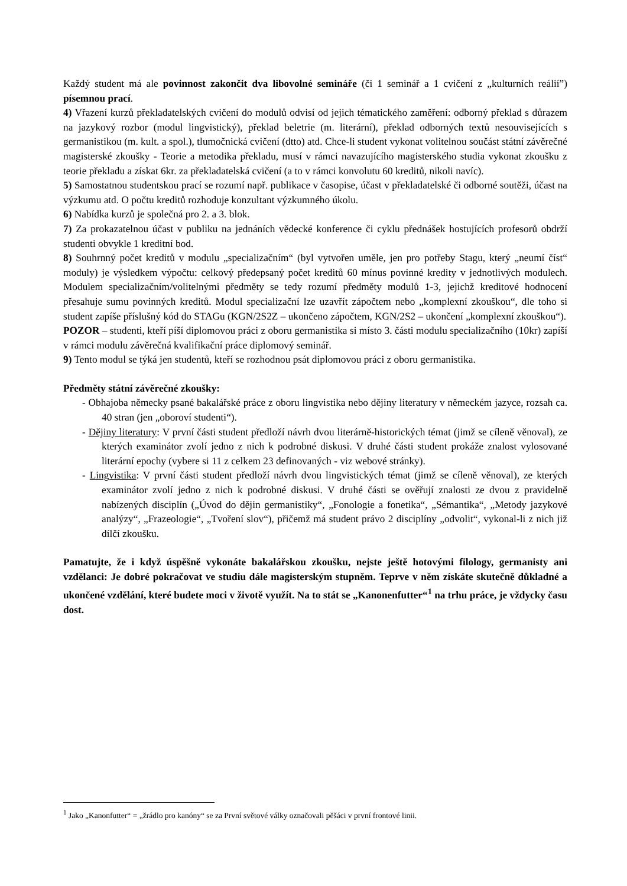Každý student má ale povinnost zakončit dva libovolné semináře (či 1 seminář a 1 cvičení z „kulturních reálií”) písemnou prací.
4) Vřazení kurzů překladatelských cvičení do modulů odvisí od jejich tématického zaměření: odborný překlad s důrazem na jazykový rozbor (modul lingvistický), překlad beletrie (m. literární), překlad odborných textů nesouvisejících s germanistikou (m. kult. a spol.), tlumočnická cvičení (dtto) atd. Chce-li student vykonat volitelnou součást státní závěrečné magisterské zkoušky - Teorie a metodika překladu, musí v rámci navazujícího magisterského studia vykonat zkoušku z teorie překladu a získat 6kr. za překladatelská cvičení (a to v rámci konvolutu 60 kreditů, nikoli navíc).
5) Samostatnou studentskou prací se rozumí např. publikace v časopise, účast v překladatelské či odborné soutěži, účast na výzkumu atd. O počtu kreditů rozhoduje konzultant výzkumného úkolu.
6) Nabídka kurzů je společná pro 2. a 3. blok.
7) Za prokazatelnou účast v publiku na jednáních vědecké konference či cyklu přednášek hostujících profesorů obdrží studenti obvykle 1 kreditní bod.
8) Souhrnný počet kreditů v modulu „specializačním“ (byl vytvořen uměle, jen pro potřeby Stagu, který „neumí číst“ moduly) je výsledkem výpočtu: celkový předepsaný počet kreditů 60 mínus povinné kredity v jednotlivých modulech. Modulem specializačním/volitelnými předměty se tedy rozumí předměty modulů 1-3, jejichž kreditové hodnocení přesahuje sumu povinných kreditů. Modul specializační lze uzavřít zápočtem nebo „komplexní zkouškou“, dle toho si student zapíše příslušný kód do STAGu (KGN/2S2Z – ukončeno zápočtem, KGN/2S2 – ukončení „komplexní zkouškou“).
POZOR – studenti, kteří píší diplomovou práci z oboru germanistika si místo 3. části modulu specializačního (10kr) zapíší v rámci modulu závěrečná kvalifikační práce diplomový seminář.
9) Tento modul se týká jen studentů, kteří se rozhodnou psát diplomovou práci z oboru germanistika.
Předměty státní závěrečné zkoušky:
- Obhajoba německy psané bakalářské práce z oboru lingvistika nebo dějiny literatury v německém jazyce, rozsah ca. 40 stran (jen „oboroví studenti“).
- Dějiny literatury: V první části student předloží návrh dvou literárně-historických témat (jimž se cíleně věnoval), ze kterých examinátor zvolí jedno z nich k podrobné diskusi. V druhé části student prokáže znalost vylosované literární epochy (vybere si 11 z celkem 23 definovaných - viz webové stránky).
- Lingvistika: V první části student předloží návrh dvou lingvistických témat (jimž se cíleně věnoval), ze kterých examinátor zvolí jedno z nich k podrobné diskusi. V druhé části se ověřují znalosti ze dvou z pravidelně nabízených disciplín („Úvod do dějin germanistiky“, „Fonologie a fonetika“, „Sémantika“, „Metody jazykové analýzy“, „Frazeologie“, „Tvoření slov“), přičemž má student právo 2 disciplíny „odvolit“, vykonal-li z nich již dílčí zkoušku.
Pamatujte, že i když úspěšně vykonáte bakalářskou zkoušku, nejste ještě hotovými filology, germanisty ani vzdělanci: Je dobré pokračovat ve studiu dále magisterským stupněm. Teprve v něm získáte skutečně důkladné a ukončené vzdělání, které budete moci v životě využít. Na to stát se „Kanonenfutter“<sup>1</sup> na trhu práce, je vždycky času dost.
<sup>1</sup> Jako „Kanonfutter“ = „žrádlo pro kanóny“ se za První světové války označovali pěšáci v první frontové linii.